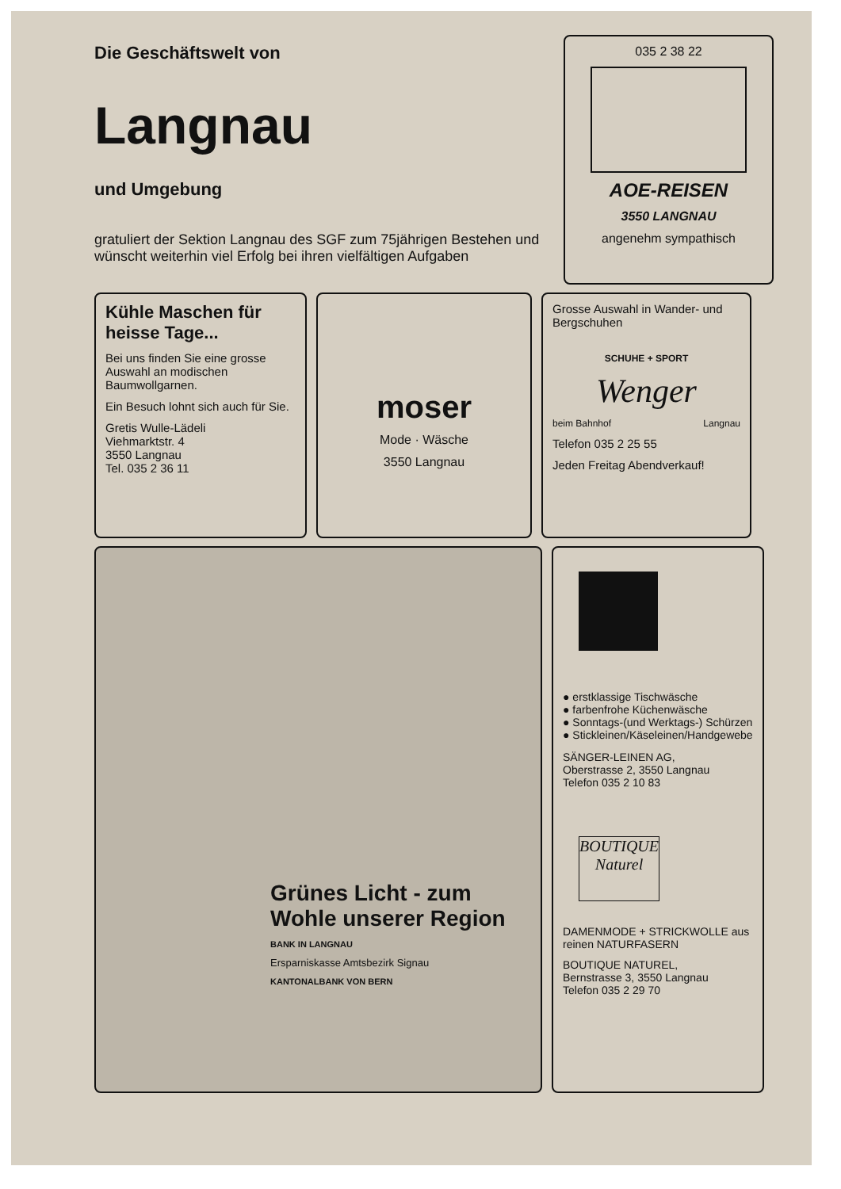Die Geschäftswelt von
Langnau
und Umgebung
gratuliert der Sektion Langnau des SGF zum 75jährigen Bestehen und wünscht weiterhin viel Erfolg bei ihren vielfältigen Aufgaben
035 2 38 22
AOE-REISEN
3550 LANGNAU
angenehm sympathisch
Kühle Maschen für heisse Tage...
Bei uns finden Sie eine grosse Auswahl an modischen Baumwollgarnen.
Ein Besuch lohnt sich auch für Sie.
Gretis Wulle-Lädeli
Viehmarktstr. 4
3550 Langnau
Tel. 035 2 36 11
moser
Mode · Wäsche
3550 Langnau
Grosse Auswahl in Wander- und Bergschuhen
SCHUHE + SPORT
Wenger
beim Bahnhof Langnau
Telefon 035 2 25 55
Jeden Freitag Abendverkauf!
Grünes Licht - zum Wohle unserer Region
BANK IN LANGNAU
Ersparniskasse Amtsbezirk Signau
KANTONALBANK VON BERN
● erstklassige Tischwäsche
● farbenfrohe Küchenwäsche
● Sonntags-(und Werktags-) Schürzen
● Stickleinen/Käseleinen/Handgewebe
SÄNGER-LEINEN AG,
Oberstrasse 2, 3550 Langnau
Telefon 035 2 10 83
BOUTIQUE
Naturel
DAMENMODE + STRICKWOLLE aus reinen NATURFASERN
BOUTIQUE NATUREL,
Bernstrasse 3, 3550 Langnau
Telefon 035 2 29 70